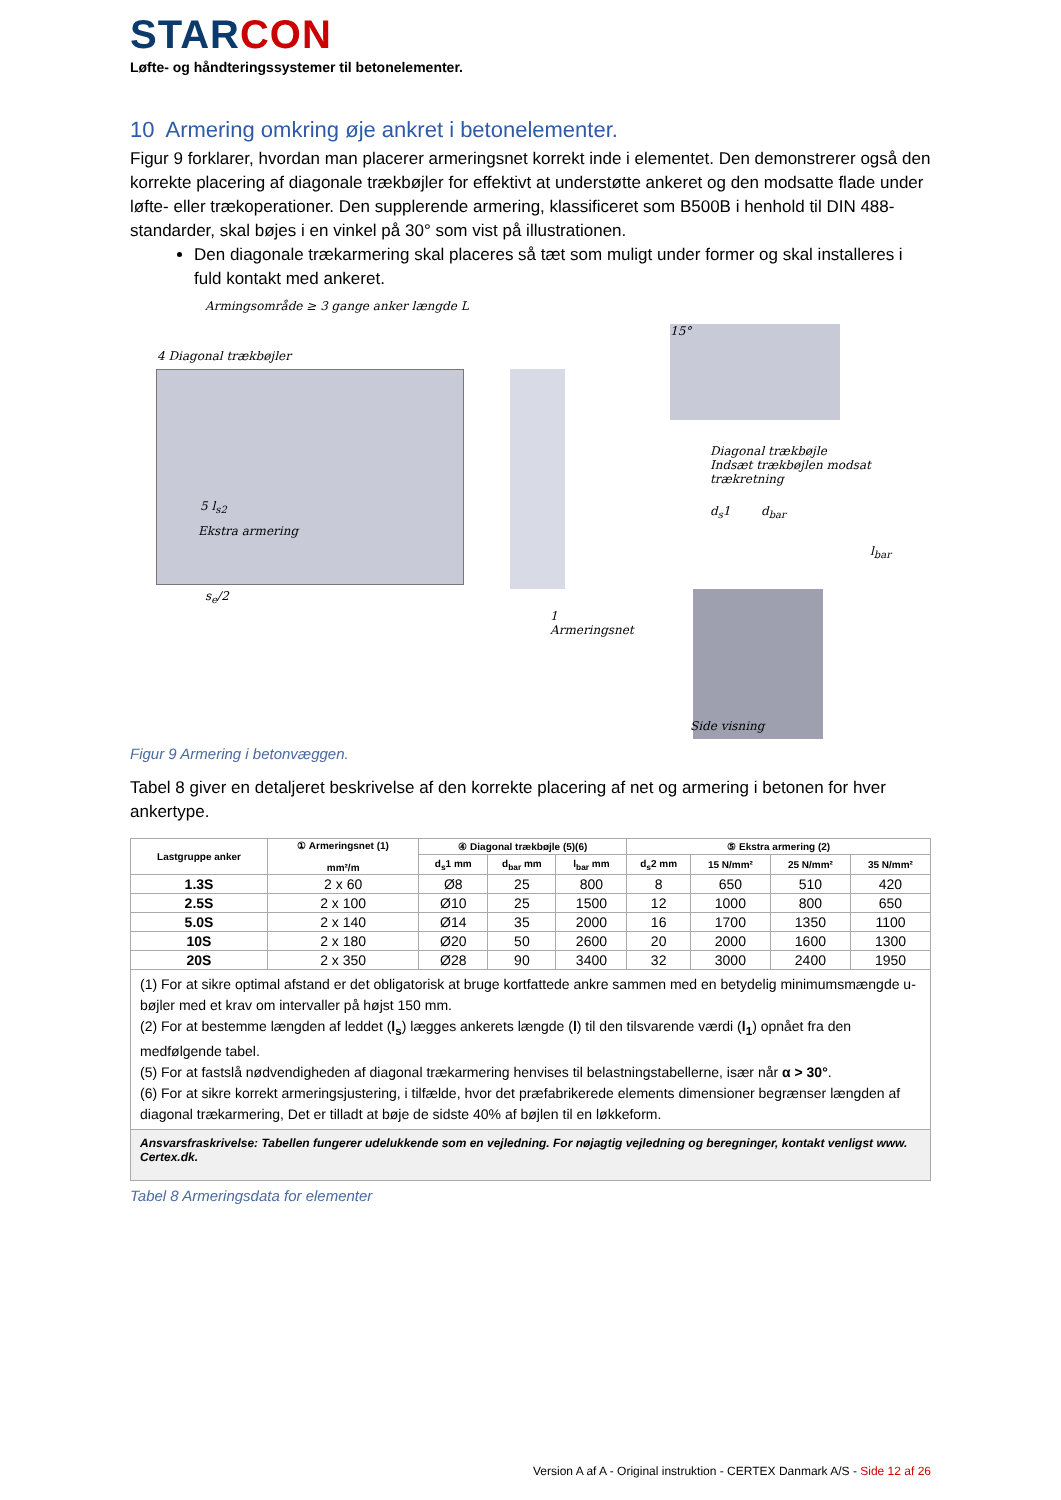STARCON
Løfte- og håndteringssystemer til betonelementer.
10 Armering omkring øje ankret i betonelementer.
Figur 9 forklarer, hvordan man placerer armeringsnet korrekt inde i elementet. Den demonstrerer også den korrekte placering af diagonale trækbøjler for effektivt at understøtte ankeret og den modsatte flade under løfte- eller trækoperationer. Den supplerende armering, klassificeret som B500B i henhold til DIN 488-standarder, skal bøjes i en vinkel på 30° som vist på illustrationen.
Den diagonale trækarmering skal placeres så tæt som muligt under former og skal installeres i fuld kontakt med ankeret.
Armingsområde ≥ 3 gange anker længde L
4 Diagonal trækbøjler
5 l<sub>s2</sub>
Ekstra armering
s<sub>e</sub>/2
15°
Diagonal trækbøjle
Indsæt trækbøjlen modsat trækretning
d<sub>s</sub>1 d<sub>bar</sub>
l<sub>bar</sub>
1
Armeringsnet
Side visning
Figur 9 Armering i betonvæggen.
Tabel 8 giver en detaljeret beskrivelse af den korrekte placering af net og armering i betonen for hver ankertype.
| Lastgruppe anker | ① Armeringsnet (1) mm²/m | ④ Diagonal trækbøjle (5)(6) | | | ⑤ Ekstra armering (2) | | | |
| --- | --- | --- | --- | --- | --- | --- | --- | --- |
| | | d<sub>s</sub>1 mm | d<sub>bar</sub> mm | l<sub>bar</sub> mm | d<sub>s</sub>2 mm | 15 N/mm² | 25 N/mm² | 35 N/mm² |
| 1.3S | 2 x 60 | Ø8 | 25 | 800 | 8 | 650 | 510 | 420 |
| 2.5S | 2 x 100 | Ø10 | 25 | 1500 | 12 | 1000 | 800 | 650 |
| 5.0S | 2 x 140 | Ø14 | 35 | 2000 | 16 | 1700 | 1350 | 1100 |
| 10S | 2 x 180 | Ø20 | 50 | 2600 | 20 | 2000 | 1600 | 1300 |
| 20S | 2 x 350 | Ø28 | 90 | 3400 | 32 | 3000 | 2400 | 1950 |
| (1) For at sikre optimal afstand er det obligatorisk at bruge kortfattede ankre sammen med en betydelig minimumsmængde u-bøjler med et krav om intervaller på højst 150 mm. (2) For at bestemme længden af leddet ( l<sub>s</sub> ) lægges ankerets længde ( l ) til den tilsvarende værdi ( l<sub>1</sub> ) opnået fra den medfølgende tabel. (5) For at fastslå nødvendigheden af diagonal trækarmering henvises til belastningstabellerne, især når α > 30° . (6) For at sikre korrekt armeringsjustering, i tilfælde, hvor det præfabrikerede elements dimensioner begrænser længden af diagonal trækarmering, Det er tilladt at bøje de sidste 40% af bøjlen til en løkkeform. | | | | | | | | |
| Ansvarsfraskrivelse: Tabellen fungerer udelukkende som en vejledning. For nøjagtig vejledning og beregninger, kontakt venligst www. Certex.dk. | | | | | | | | |
Tabel 8 Armeringsdata for elementer
Version A af A - Original instruktion - CERTEX Danmark A/S - Side 12 af 26